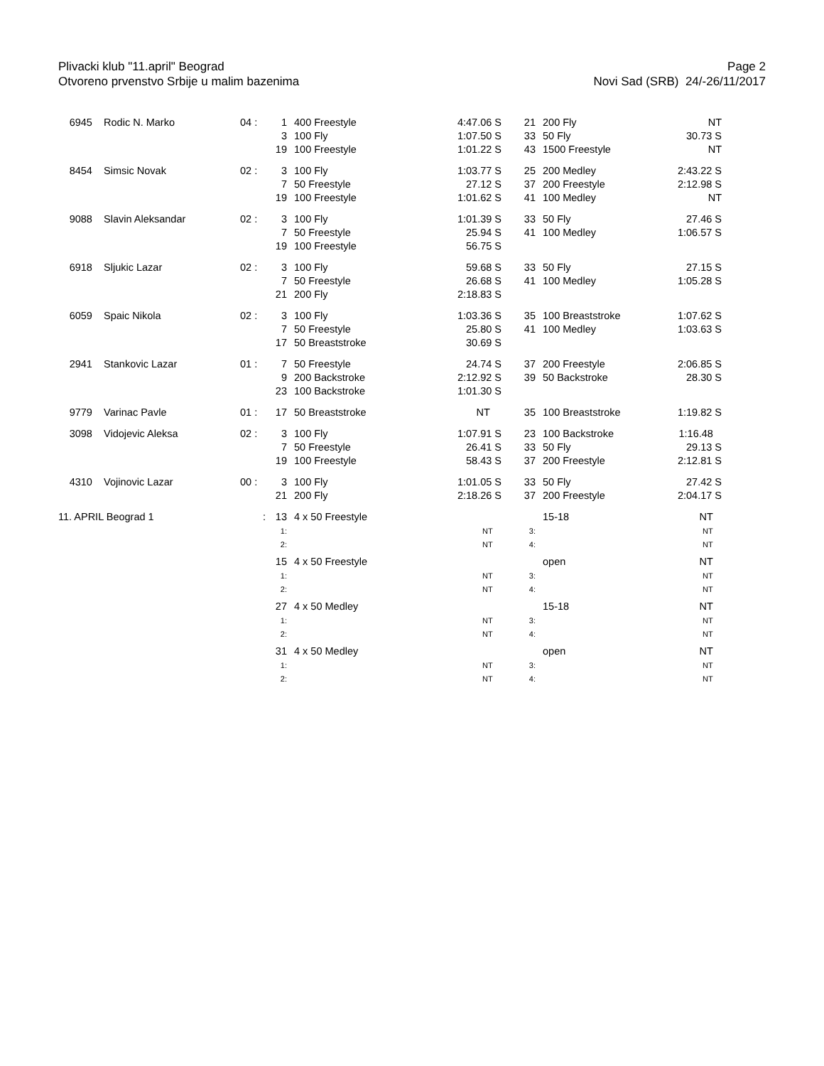Plivacki klub "11.april" Beograd
Otvoreno prvenstvo Srbije u malim bazenima
Page 2
Novi Sad (SRB) 24/-26/11/2017
| 6945 | Rodic N. Marko | 04 : | 1 3 19 | 400 Freestyle 100 Fly 100 Freestyle | 4:47.06 S 1:07.50 S 1:01.22 S | 21 33 43 | 200 Fly 50 Fly 1500 Freestyle | NT 30.73 S NT |
| 8454 | Simsic Novak | 02 : | 3 7 19 | 100 Fly 50 Freestyle 100 Freestyle | 1:03.77 S 27.12 S 1:01.62 S | 25 37 41 | 200 Medley 200 Freestyle 100 Medley | 2:43.22 S 2:12.98 S NT |
| 9088 | Slavin Aleksandar | 02 : | 3 7 19 | 100 Fly 50 Freestyle 100 Freestyle | 1:01.39 S 25.94 S 56.75 S | 33 41 | 50 Fly 100 Medley | 27.46 S 1:06.57 S |
| 6918 | Sljukic Lazar | 02 : | 3 7 21 | 100 Fly 50 Freestyle 200 Fly | 59.68 S 26.68 S 2:18.83 S | 33 41 | 50 Fly 100 Medley | 27.15 S 1:05.28 S |
| 6059 | Spaic Nikola | 02 : | 3 7 17 | 100 Fly 50 Freestyle 50 Breaststroke | 1:03.36 S 25.80 S 30.69 S | 35 41 | 100 Breaststroke 100 Medley | 1:07.62 S 1:03.63 S |
| 2941 | Stankovic Lazar | 01 : | 7 9 23 | 50 Freestyle 200 Backstroke 100 Backstroke | 24.74 S 2:12.92 S 1:01.30 S | 37 39 | 200 Freestyle 50 Backstroke | 2:06.85 S 28.30 S |
| 9779 | Varinac Pavle | 01 : | 17 | 50 Breaststroke | NT | 35 | 100 Breaststroke | 1:19.82 S |
| 3098 | Vidojevic Aleksa | 02 : | 3 7 19 | 100 Fly 50 Freestyle 100 Freestyle | 1:07.91 S 26.41 S 58.43 S | 23 33 37 | 100 Backstroke 50 Fly 200 Freestyle | 1:16.48 29.13 S 2:12.81 S |
| 4310 | Vojinovic Lazar | 00 : | 3 21 | 100 Fly 200 Fly | 1:01.05 S 2:18.26 S | 33 37 | 50 Fly 200 Freestyle | 27.42 S 2:04.17 S |
| 11. APRIL Beograd 1 | | : | 13 1: 2: | 4 x 50 Freestyle | NT NT | 3: 4: | 15-18 | NT NT NT |
| | | | 15 1: 2: | 4 x 50 Freestyle | NT NT | 3: 4: | open | NT NT NT |
| | | | 27 1: 2: | 4 x 50 Medley | NT NT | 3: 4: | 15-18 | NT NT NT |
| | | | 31 1: 2: | 4 x 50 Medley | NT NT | 3: 4: | open | NT NT NT |